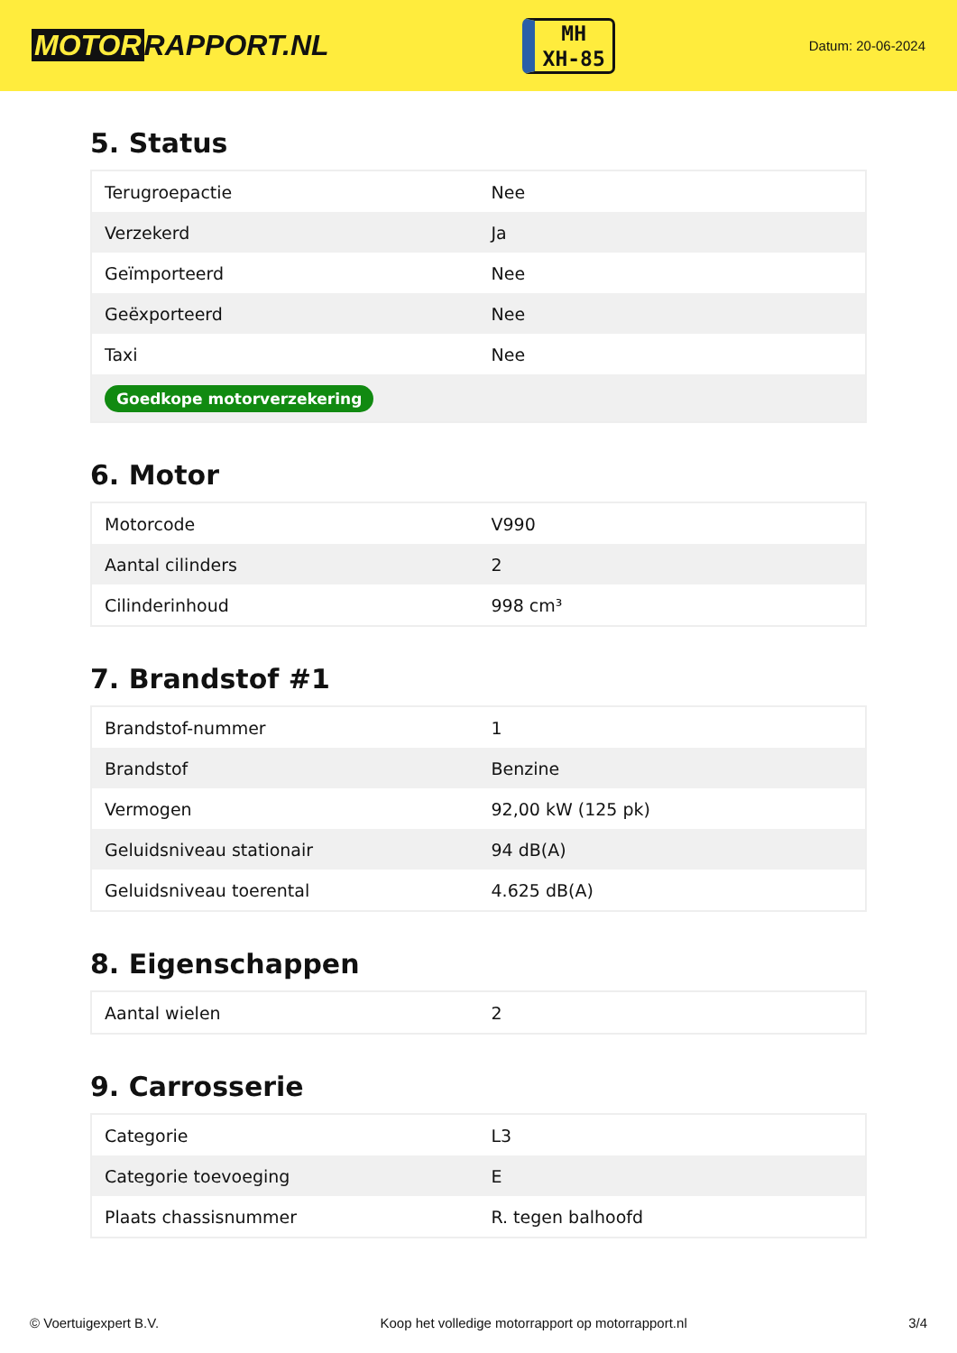MOTOR RAPPORT.NL
MH
XH-85
Datum: 20-06-2024
5. Status
| Terugroepactie | Nee |
| Verzekerd | Ja |
| Geïmporteerd | Nee |
| Geëxporteerd | Nee |
| Taxi | Nee |
| Goedkope motorverzekering | |
6. Motor
| Motorcode | V990 |
| Aantal cilinders | 2 |
| Cilinderinhoud | 998 cm³ |
7. Brandstof #1
| Brandstof-nummer | 1 |
| Brandstof | Benzine |
| Vermogen | 92,00 kW (125 pk) |
| Geluidsniveau stationair | 94 dB(A) |
| Geluidsniveau toerental | 4.625 dB(A) |
8. Eigenschappen
| Aantal wielen | 2 |
9. Carrosserie
| Categorie | L3 |
| Categorie toevoeging | E |
| Plaats chassisnummer | R. tegen balhoofd |
© Voertuigexpert B.V. Koop het volledige motorrapport op motorrapport.nl 3/4